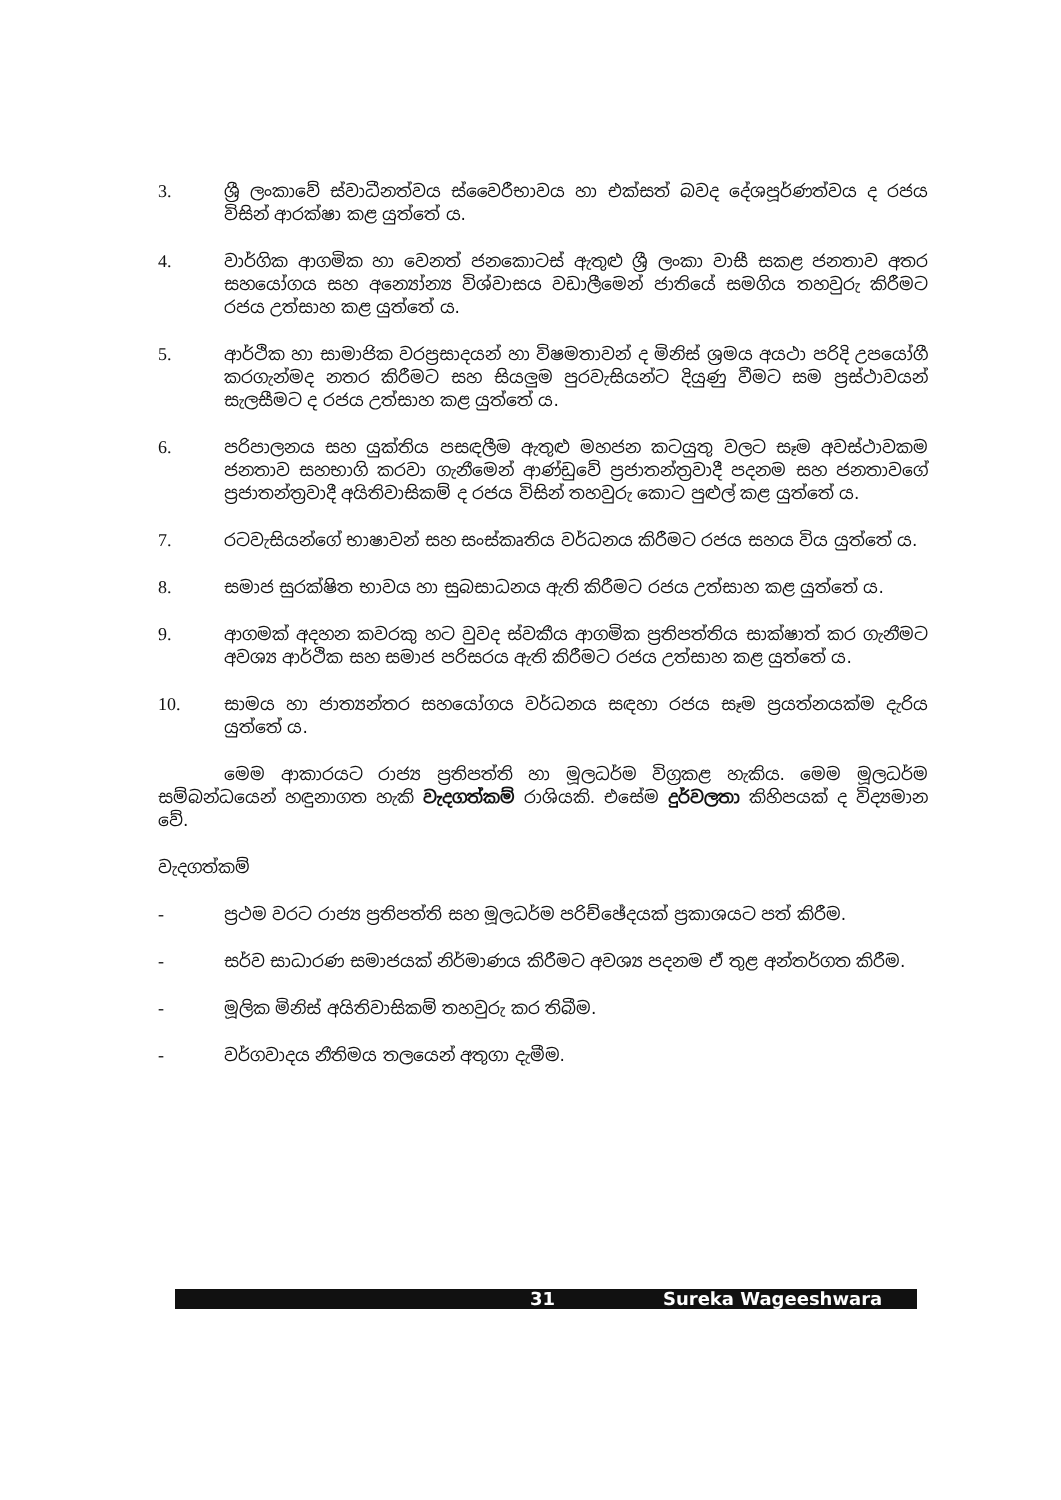3. ශ්‍රී ලංකාවේ ස්වාධීනත්වය ස්වෛරීභාවය හා එක්සත් බවද දේශපූර්ණත්වය ද රජය විසින් ආරක්ෂා කළ යුත්තේ ය.
4. වාර්ගික ආගමික හා වෙනත් ජනකොටස් ඇතුළු ශ්‍රී ලංකා වාසී සකළ ජනතාව අතර සහයෝගය සහ අන්‍යෝන්‍ය විශ්වාසය වඩාලීමෙන් ජාතියේ සමගිය තහවුරු කිරීමට රජය උත්සාහ කළ යුත්තේ ය.
5. ආර්ථික හා සාමාජික වරප්‍රසාදයන් හා විෂමතාවන් ද මිනිස් ශ්‍රමය අයථා පරිදි උපයෝගී කරගැන්මද නතර කිරීමට සහ සියලුම පුරවැසියන්ට දියුණු වීමට සම ප්‍රස්ථාවයන් සැලසීමට ද රජය උත්සාහ කළ යුත්තේ ය.
6. පරිපාලනය සහ යුක්තිය පසඳලීම ඇතුළු මහජන කටයුතු වලට සෑම අවස්ථාවකම ජනතාව සහභාගි කරවා ගැනීමෙන් ආණ්ඩුවේ ප්‍රජාතන්ත්‍රවාදී පදනම සහ ජනතාවගේ ප්‍රජාතන්ත්‍රවාදී අයිතිවාසිකම් ද රජය විසින් තහවුරු කොට පුළුල් කළ යුත්තේ ය.
7. රටවැසියන්ගේ භාෂාවන් සහ සංස්කෘතිය වර්ධනය කිරීමට රජය සහය විය යුත්තේ ය.
8. සමාජ සුරක්ෂිත භාවය හා සුබසාධනය ඇති කිරීමට රජය උත්සාහ කළ යුත්තේ ය.
9. ආගමක් අදහන කවරකු හට වුවද ස්වකීය ආගමික ප්‍රතිපත්තිය සාක්ෂාත් කර ගැනීමට අවශ්‍ය ආර්ථික සහ සමාජ පරිසරය ඇති කිරීමට රජය උත්සාහ කළ යුත්තේ ය.
10. සාමය හා ජාත්‍යන්තර සහයෝගය වර්ධනය සඳහා රජය සෑම ප්‍රයත්නයක්ම දැරිය යුත්තේ ය.
මෙම ආකාරයට රාජ්‍ය ප්‍රතිපත්ති හා මූලධර්ම විග්‍රකළ හැකිය. මෙම මූලධර්ම සම්බන්ධයෙන් හඳුනාගත හැකි වැදගත්කම් රාශියකි. එසේම දුර්වලතා කිහිපයක් ද විද්‍යමාන වේ.
වැදගත්කම්
- ප්‍රථම වරට රාජ්‍ය ප්‍රතිපත්ති සහ මූලධර්ම පරිච්ඡේදයක් ප්‍රකාශයට පත් කිරීම.
- සර්ව සාධාරණ සමාජයක් නිර්මාණය කිරීමට අවශ්‍ය පදනම ඒ තුළ අන්තර්ගත කිරීම.
- මූලික මිනිස් අයිතිවාසිකම් තහවුරු කර තිබීම.
- වර්ගවාදය නීතිමය තලයෙන් අතුගා දැමීම.
31 Sureka Wageeshwara